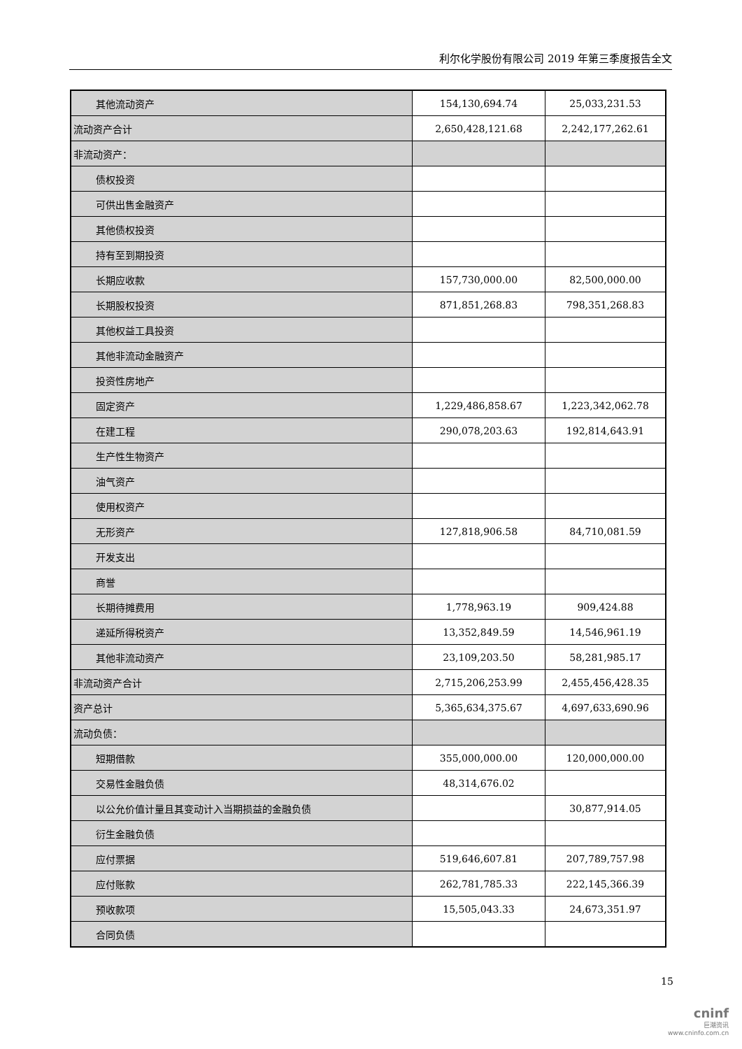利尔化学股份有限公司 2019 年第三季度报告全文
| 其他流动资产 | 154,130,694.74 | 25,033,231.53 |
| 流动资产合计 | 2,650,428,121.68 | 2,242,177,262.61 |
| 非流动资产： | | |
| 债权投资 | | |
| 可供出售金融资产 | | |
| 其他债权投资 | | |
| 持有至到期投资 | | |
| 长期应收款 | 157,730,000.00 | 82,500,000.00 |
| 长期股权投资 | 871,851,268.83 | 798,351,268.83 |
| 其他权益工具投资 | | |
| 其他非流动金融资产 | | |
| 投资性房地产 | | |
| 固定资产 | 1,229,486,858.67 | 1,223,342,062.78 |
| 在建工程 | 290,078,203.63 | 192,814,643.91 |
| 生产性生物资产 | | |
| 油气资产 | | |
| 使用权资产 | | |
| 无形资产 | 127,818,906.58 | 84,710,081.59 |
| 开发支出 | | |
| 商誉 | | |
| 长期待摊费用 | 1,778,963.19 | 909,424.88 |
| 递延所得税资产 | 13,352,849.59 | 14,546,961.19 |
| 其他非流动资产 | 23,109,203.50 | 58,281,985.17 |
| 非流动资产合计 | 2,715,206,253.99 | 2,455,456,428.35 |
| 资产总计 | 5,365,634,375.67 | 4,697,633,690.96 |
| 流动负债： | | |
| 短期借款 | 355,000,000.00 | 120,000,000.00 |
| 交易性金融负债 | 48,314,676.02 | |
| 以公允价值计量且其变动计入当期损益的金融负债 | | 30,877,914.05 |
| 衍生金融负债 | | |
| 应付票据 | 519,646,607.81 | 207,789,757.98 |
| 应付账款 | 262,781,785.33 | 222,145,366.39 |
| 预收款项 | 15,505,043.33 | 24,673,351.97 |
| 合同负债 | | |
15
cninf
巨潮资讯
www.cninfo.com.cn